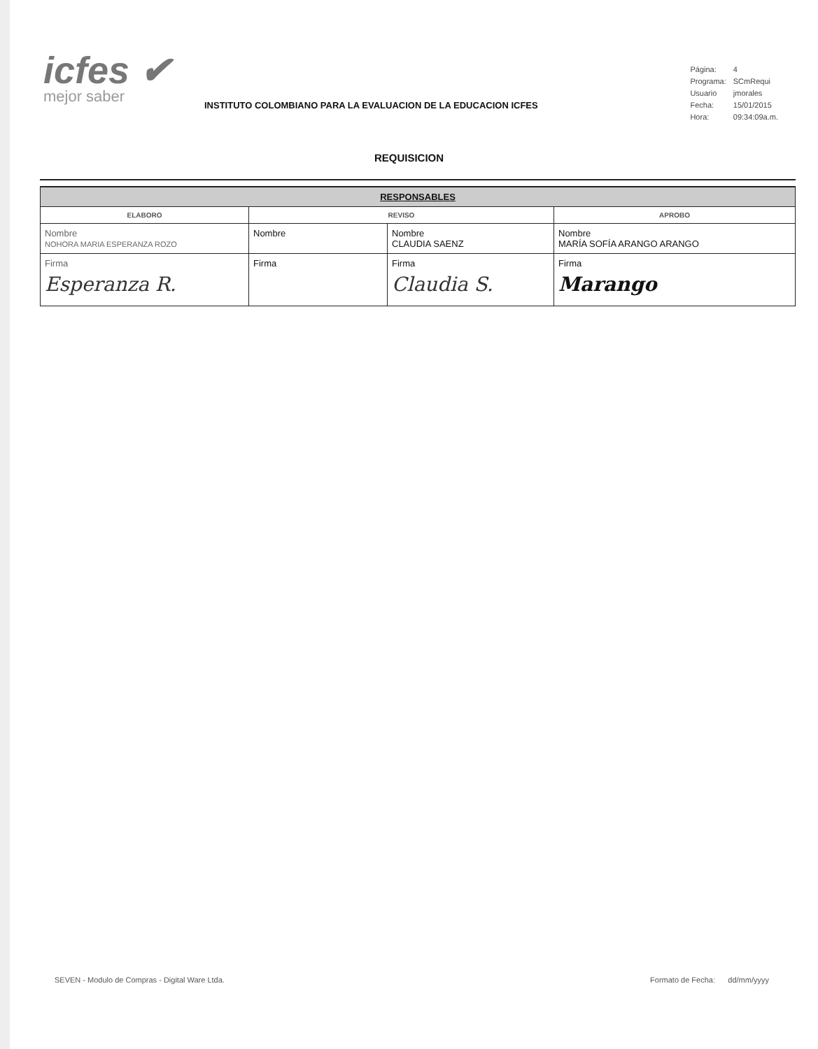icfes ✔
mejor saber
INSTITUTO COLOMBIANO PARA LA EVALUACION DE LA EDUCACION ICFES
| Página: | 4 |
| Programa: | SCmRequi |
| Usuario | jmorales |
| Fecha: | 15/01/2015 |
| Hora: | 09:34:09a.m. |
REQUISICION
| RESPONSABLES | | | |
| --- | --- | --- | --- |
| ELABORO | REVISO | | APROBO |
| Nombre NOHORA MARIA ESPERANZA ROZO | Nombre | Nombre CLAUDIA SAENZ | Nombre MARÍA SOFÍA ARANGO ARANGO |
| Firma Esperanza R. | Firma | Firma Claudia S. | Firma Marango |
SEVEN - Modulo de Compras - Digital Ware Ltda. Formato de Fecha: dd/mm/yyyy